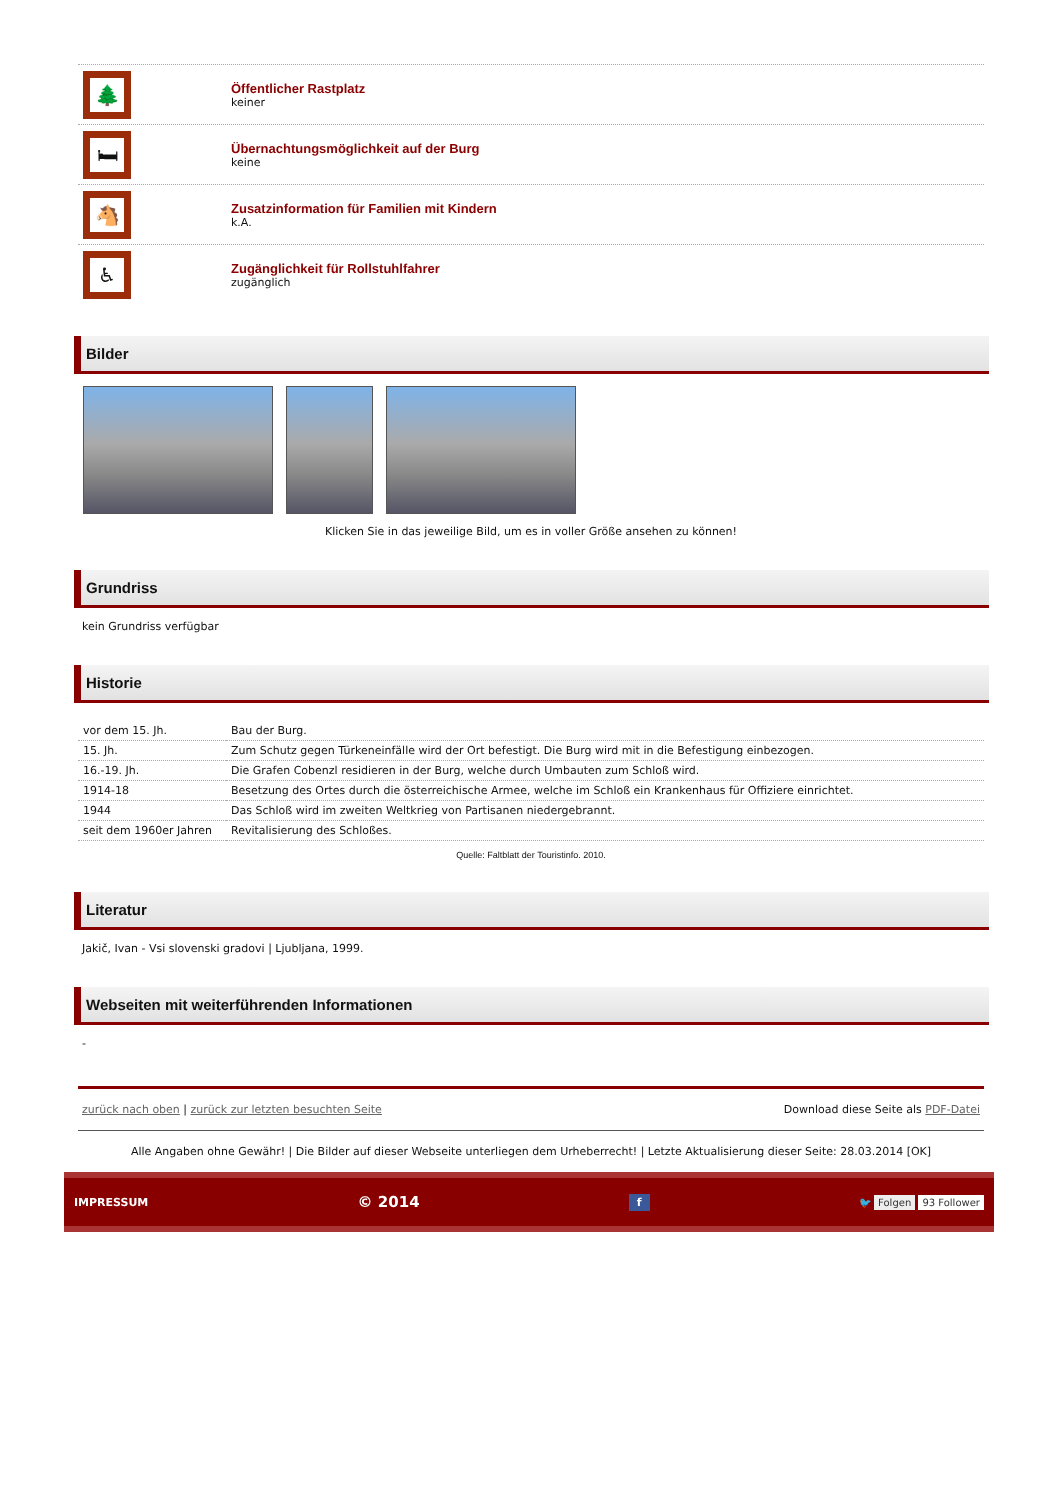🌲
Öffentlicher Rastplatz
keiner
🛏
Übernachtungsmöglichkeit auf der Burg
keine
🐴
Zusatzinformation für Familien mit Kindern
k.A.
♿
Zugänglichkeit für Rollstuhlfahrer
zugänglich
Bilder
Klicken Sie in das jeweilige Bild, um es in voller Größe ansehen zu können!
Grundriss
kein Grundriss verfügbar
Historie
| vor dem 15. Jh. | Bau der Burg. |
| 15. Jh. | Zum Schutz gegen Türkeneinfälle wird der Ort befestigt. Die Burg wird mit in die Befestigung einbezogen. |
| 16.-19. Jh. | Die Grafen Cobenzl residieren in der Burg, welche durch Umbauten zum Schloß wird. |
| 1914-18 | Besetzung des Ortes durch die österreichische Armee, welche im Schloß ein Krankenhaus für Offiziere einrichtet. |
| 1944 | Das Schloß wird im zweiten Weltkrieg von Partisanen niedergebrannt. |
| seit dem 1960er Jahren | Revitalisierung des Schloßes. |
Quelle: Faltblatt der Touristinfo. 2010.
Literatur
Jakič, Ivan - Vsi slovenski gradovi | Ljubljana, 1999.
Webseiten mit weiterführenden Informationen
-
zurück nach oben | zurück zur letzten besuchten Seite Download diese Seite als PDF-Datei
Alle Angaben ohne Gewähr! | Die Bilder auf dieser Webseite unterliegen dem Urheberrecht! | Letzte Aktualisierung dieser Seite: 28.03.2014 [OK]
IMPRESSUM © 2014 f 🐦 Folgen 93 Follower